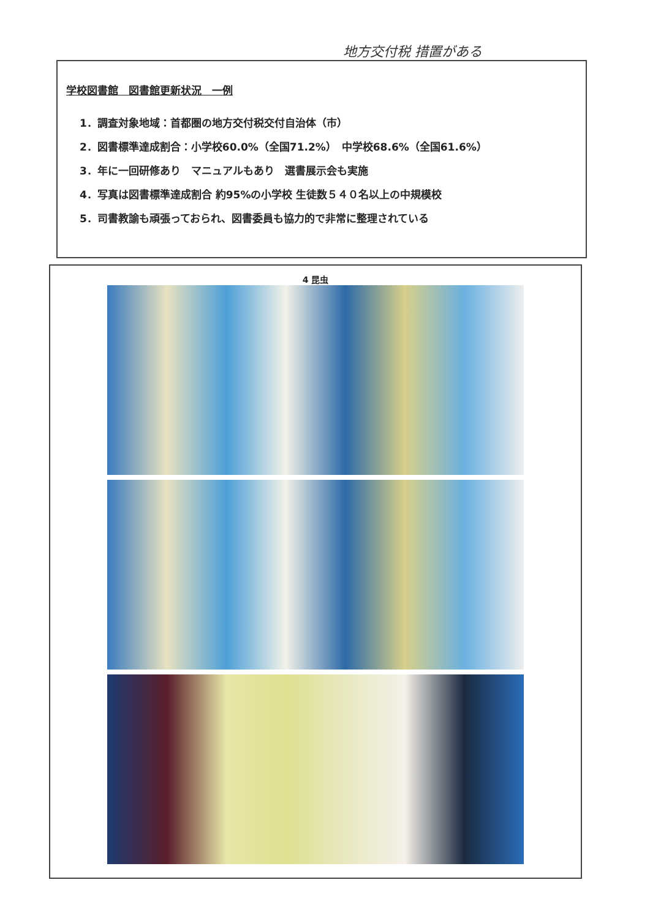地方交付税 措置がある
学校図書館　図書館更新状況　一例
1．調査対象地域：首都圏の地方交付税交付自治体（市）
2．図書標準達成割合：小学校60.0%（全国71.2%）　中学校68.6%（全国61.6%）
3．年に一回研修あり　マニュアルもあり　選書展示会も実施
4．写真は図書標準達成割合 約95%の小学校 生徒数５４０名以上の中規模校
5．司書教諭も頑張っておられ、図書委員も協力的で非常に整理されている
4 昆虫